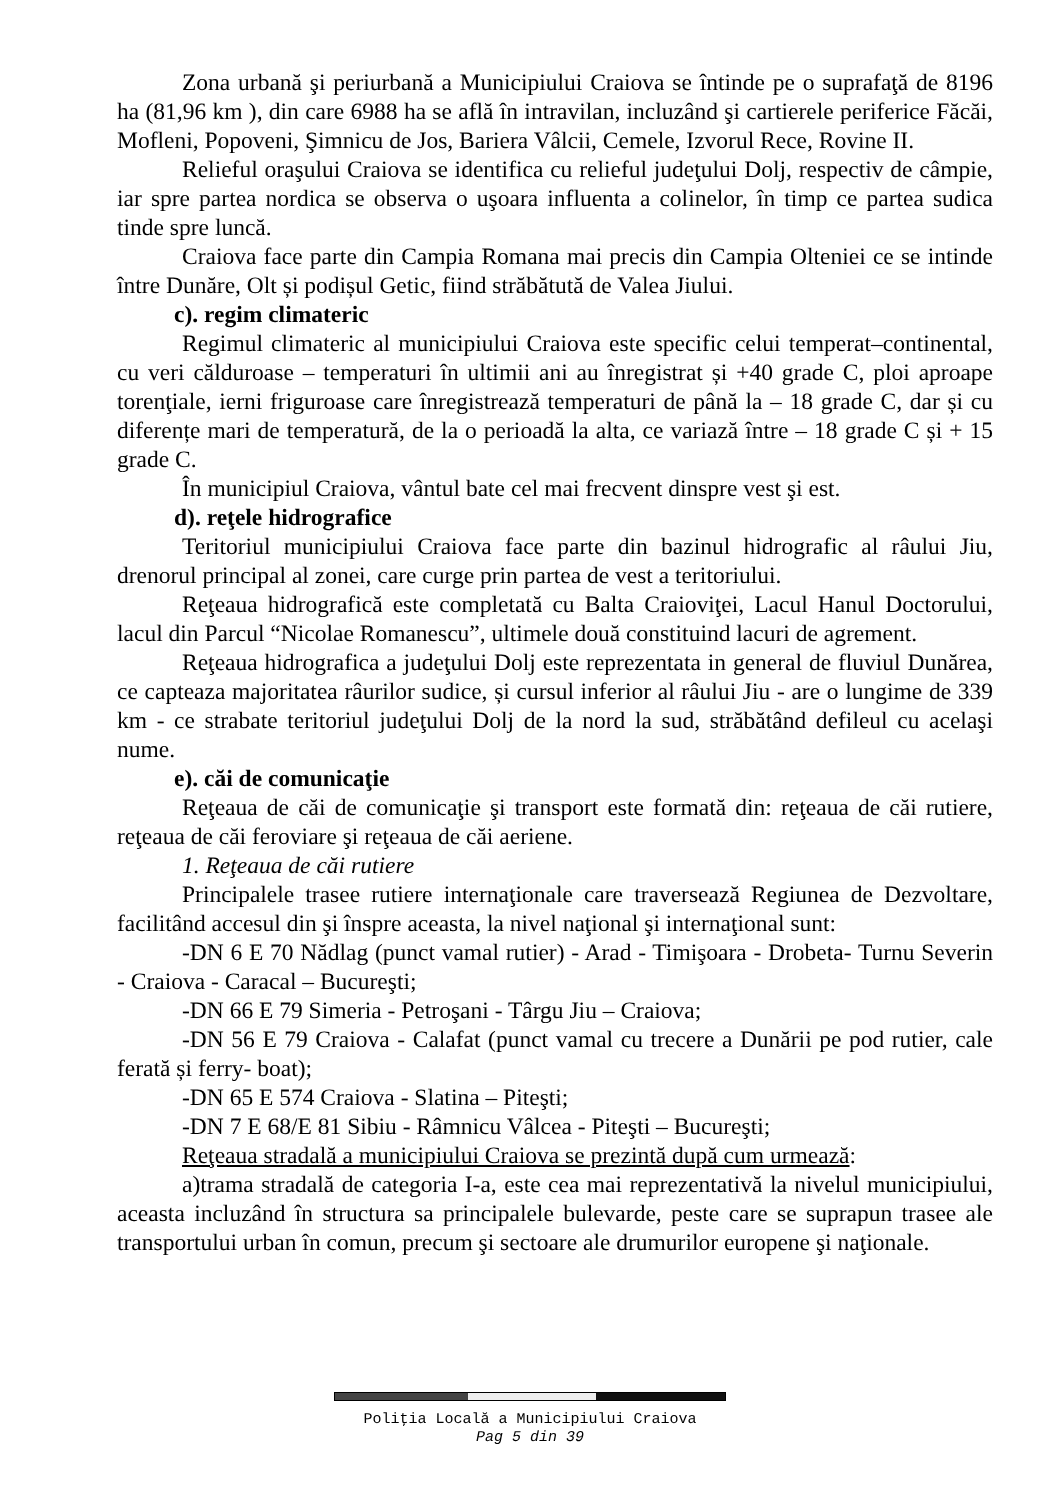Zona urbană şi periurbană a Municipiului Craiova se întinde pe o suprafaţă de 8196 ha (81,96 km ), din care 6988 ha se află în intravilan, incluzând şi cartierele periferice Făcăi, Mofleni, Popoveni, Şimnicu de Jos, Bariera Vâlcii, Cemele, Izvorul Rece, Rovine II.
Relieful oraşului Craiova se identifica cu relieful judeţului Dolj, respectiv de câmpie, iar spre partea nordica se observa o uşoara influenta a colinelor, în timp ce partea sudica tinde spre luncă.
Craiova face parte din Campia Romana mai precis din Campia Olteniei ce se intinde între Dunăre, Olt și podișul Getic, fiind străbătută de Valea Jiului.
c). regim climateric
Regimul climateric al municipiului Craiova este specific celui temperat–continental, cu veri călduroase – temperaturi în ultimii ani au înregistrat și +40 grade C, ploi aproape torenţiale, ierni friguroase care înregistrează temperaturi de până la – 18 grade C, dar și cu diferențe mari de temperatură, de la o perioadă la alta, ce variază între – 18 grade C și + 15 grade C.
În municipiul Craiova, vântul bate cel mai frecvent dinspre vest şi est.
d). reţele hidrografice
Teritoriul municipiului Craiova face parte din bazinul hidrografic al râului Jiu, drenorul principal al zonei, care curge prin partea de vest a teritoriului.
Reţeaua hidrografică este completată cu Balta Craioviţei, Lacul Hanul Doctorului, lacul din Parcul “Nicolae Romanescu”, ultimele două constituind lacuri de agrement.
Reţeaua hidrografica a judeţului Dolj este reprezentata in general de fluviul Dunărea, ce capteaza majoritatea râurilor sudice, și cursul inferior al râului Jiu - are o lungime de 339 km - ce strabate teritoriul judeţului Dolj de la nord la sud, străbătând defileul cu acelaşi nume.
e). căi de comunicaţie
Reţeaua de căi de comunicaţie şi transport este formată din: reţeaua de căi rutiere, reţeaua de căi feroviare şi reţeaua de căi aeriene.
1. Reţeaua de căi rutiere
Principalele trasee rutiere internaţionale care traversează Regiunea de Dezvoltare, facilitând accesul din şi înspre aceasta, la nivel naţional şi internaţional sunt:
-DN 6 E 70 Nădlag (punct vamal rutier) - Arad - Timişoara - Drobeta- Turnu Severin - Craiova - Caracal – Bucureşti;
-DN 66 E 79 Simeria - Petroşani - Târgu Jiu – Craiova;
-DN 56 E 79 Craiova - Calafat (punct vamal cu trecere a Dunării pe pod rutier, cale ferată și ferry- boat);
-DN 65 E 574 Craiova - Slatina – Piteşti;
-DN 7 E 68/E 81 Sibiu - Râmnicu Vâlcea - Piteşti – Bucureşti;
Reţeaua stradală a municipiului Craiova se prezintă după cum urmează:
a)trama stradală de categoria I-a, este cea mai reprezentativă la nivelul municipiului, aceasta incluzând în structura sa principalele bulevarde, peste care se suprapun trasee ale transportului urban în comun, precum şi sectoare ale drumurilor europene şi naţionale.
Poliţia Locală a Municipiului Craiova
Pag 5 din 39